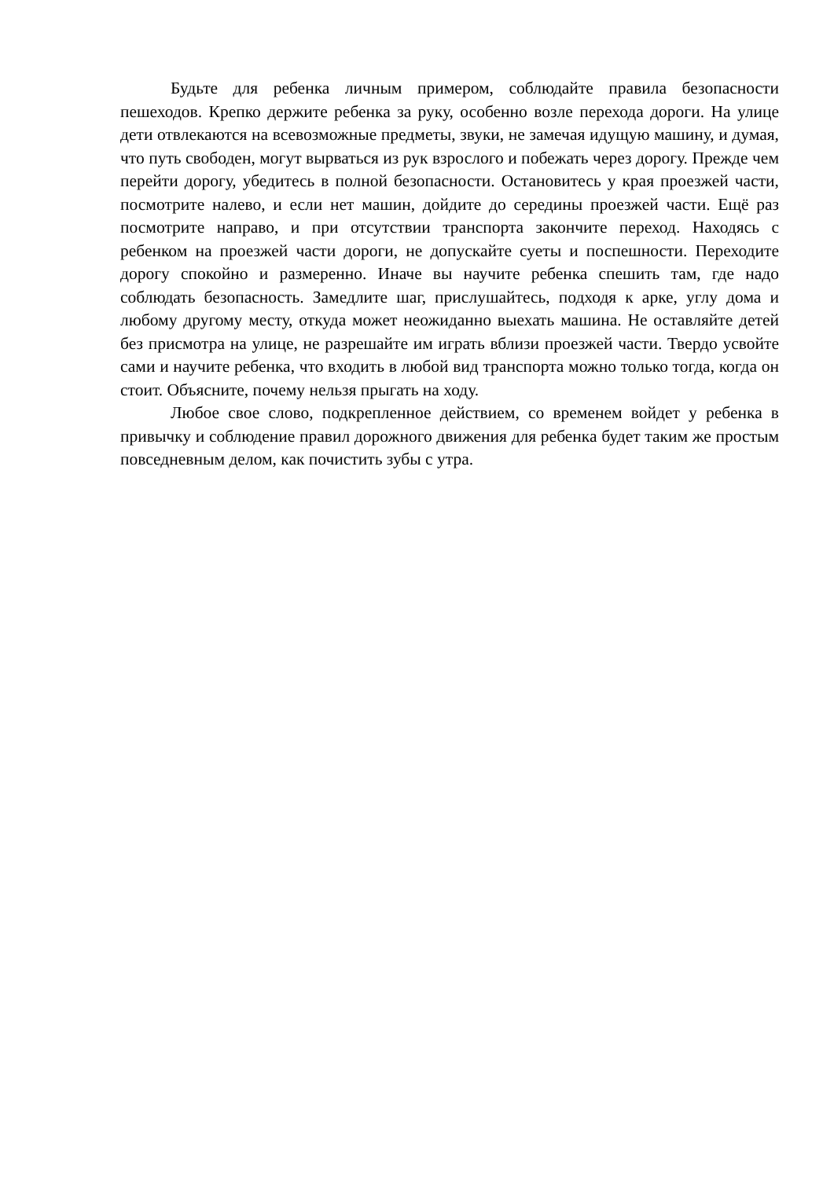Будьте для ребенка личным примером, соблюдайте правила безопасности пешеходов. Крепко держите ребенка за руку, особенно возле перехода дороги. На улице дети отвлекаются на всевозможные предметы, звуки, не замечая идущую машину, и думая, что путь свободен, могут вырваться из рук взрослого и побежать через дорогу. Прежде чем перейти дорогу, убедитесь в полной безопасности. Остановитесь у края проезжей части, посмотрите налево, и если нет машин, дойдите до середины проезжей части. Ещё раз посмотрите направо, и при отсутствии транспорта закончите переход. Находясь с ребенком на проезжей части дороги, не допускайте суеты и поспешности. Переходите дорогу спокойно и размеренно. Иначе вы научите ребенка спешить там, где надо соблюдать безопасность. Замедлите шаг, прислушайтесь, подходя к арке, углу дома и любому другому месту, откуда может неожиданно выехать машина. Не оставляйте детей без присмотра на улице, не разрешайте им играть вблизи проезжей части. Твердо усвойте сами и научите ребенка, что входить в любой вид транспорта можно только тогда, когда он стоит. Объясните, почему нельзя прыгать на ходу.
Любое свое слово, подкрепленное действием, со временем войдет у ребенка в привычку и соблюдение правил дорожного движения для ребенка будет таким же простым повседневным делом, как почистить зубы с утра.